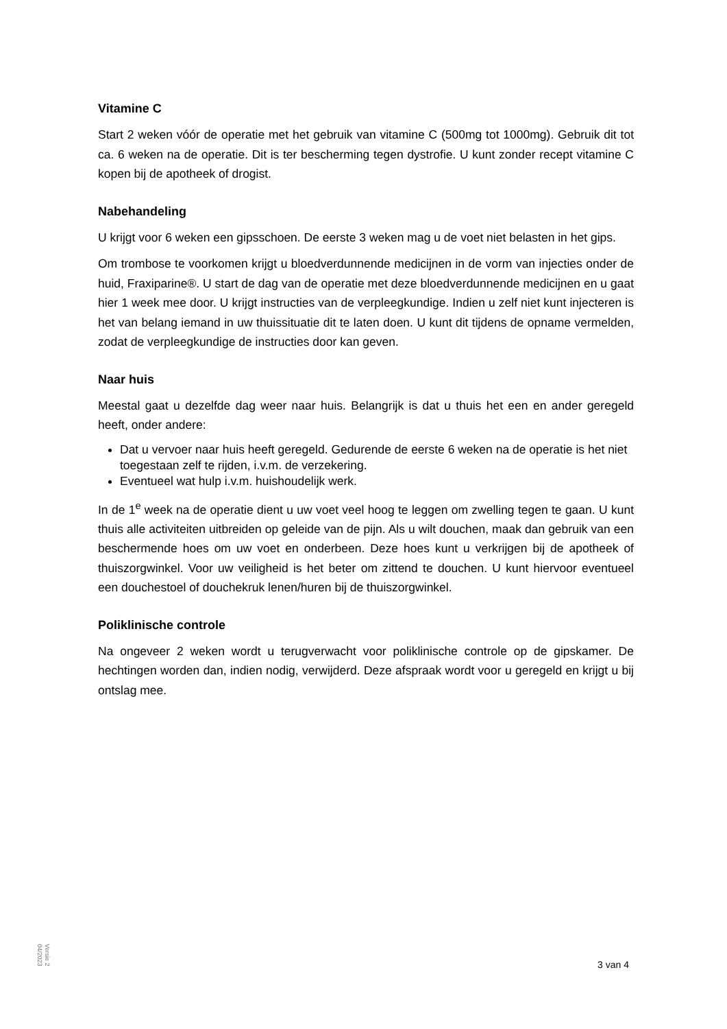Vitamine C
Start 2 weken vóór de operatie met het gebruik van vitamine C (500mg tot 1000mg). Gebruik dit tot ca. 6 weken na de operatie. Dit is ter bescherming tegen dystrofie. U kunt zonder recept vitamine C kopen bij de apotheek of drogist.
Nabehandeling
U krijgt voor 6 weken een gipsschoen. De eerste 3 weken mag u de voet niet belasten in het gips.
Om trombose te voorkomen krijgt u bloedverdunnende medicijnen in de vorm van injecties onder de huid, Fraxiparine®. U start de dag van de operatie met deze bloedverdunnende medicijnen en u gaat hier 1 week mee door. U krijgt instructies van de verpleegkundige. Indien u zelf niet kunt injecteren is het van belang iemand in uw thuissituatie dit te laten doen. U kunt dit tijdens de opname vermelden, zodat de verpleegkundige de instructies door kan geven.
Naar huis
Meestal gaat u dezelfde dag weer naar huis. Belangrijk is dat u thuis het een en ander geregeld heeft, onder andere:
Dat u vervoer naar huis heeft geregeld. Gedurende de eerste 6 weken na de operatie is het niet toegestaan zelf te rijden, i.v.m. de verzekering.
Eventueel wat hulp i.v.m. huishoudelijk werk.
In de 1<sup>e</sup> week na de operatie dient u uw voet veel hoog te leggen om zwelling tegen te gaan. U kunt thuis alle activiteiten uitbreiden op geleide van de pijn. Als u wilt douchen, maak dan gebruik van een beschermende hoes om uw voet en onderbeen. Deze hoes kunt u verkrijgen bij de apotheek of thuiszorgwinkel. Voor uw veiligheid is het beter om zittend te douchen. U kunt hiervoor eventueel een douchestoel of douchekruk lenen/huren bij de thuiszorgwinkel.
Poliklinische controle
Na ongeveer 2 weken wordt u terugverwacht voor poliklinische controle op de gipskamer. De hechtingen worden dan, indien nodig, verwijderd. Deze afspraak wordt voor u geregeld en krijgt u bij ontslag mee.
Versie 2
04/2023
3 van 4